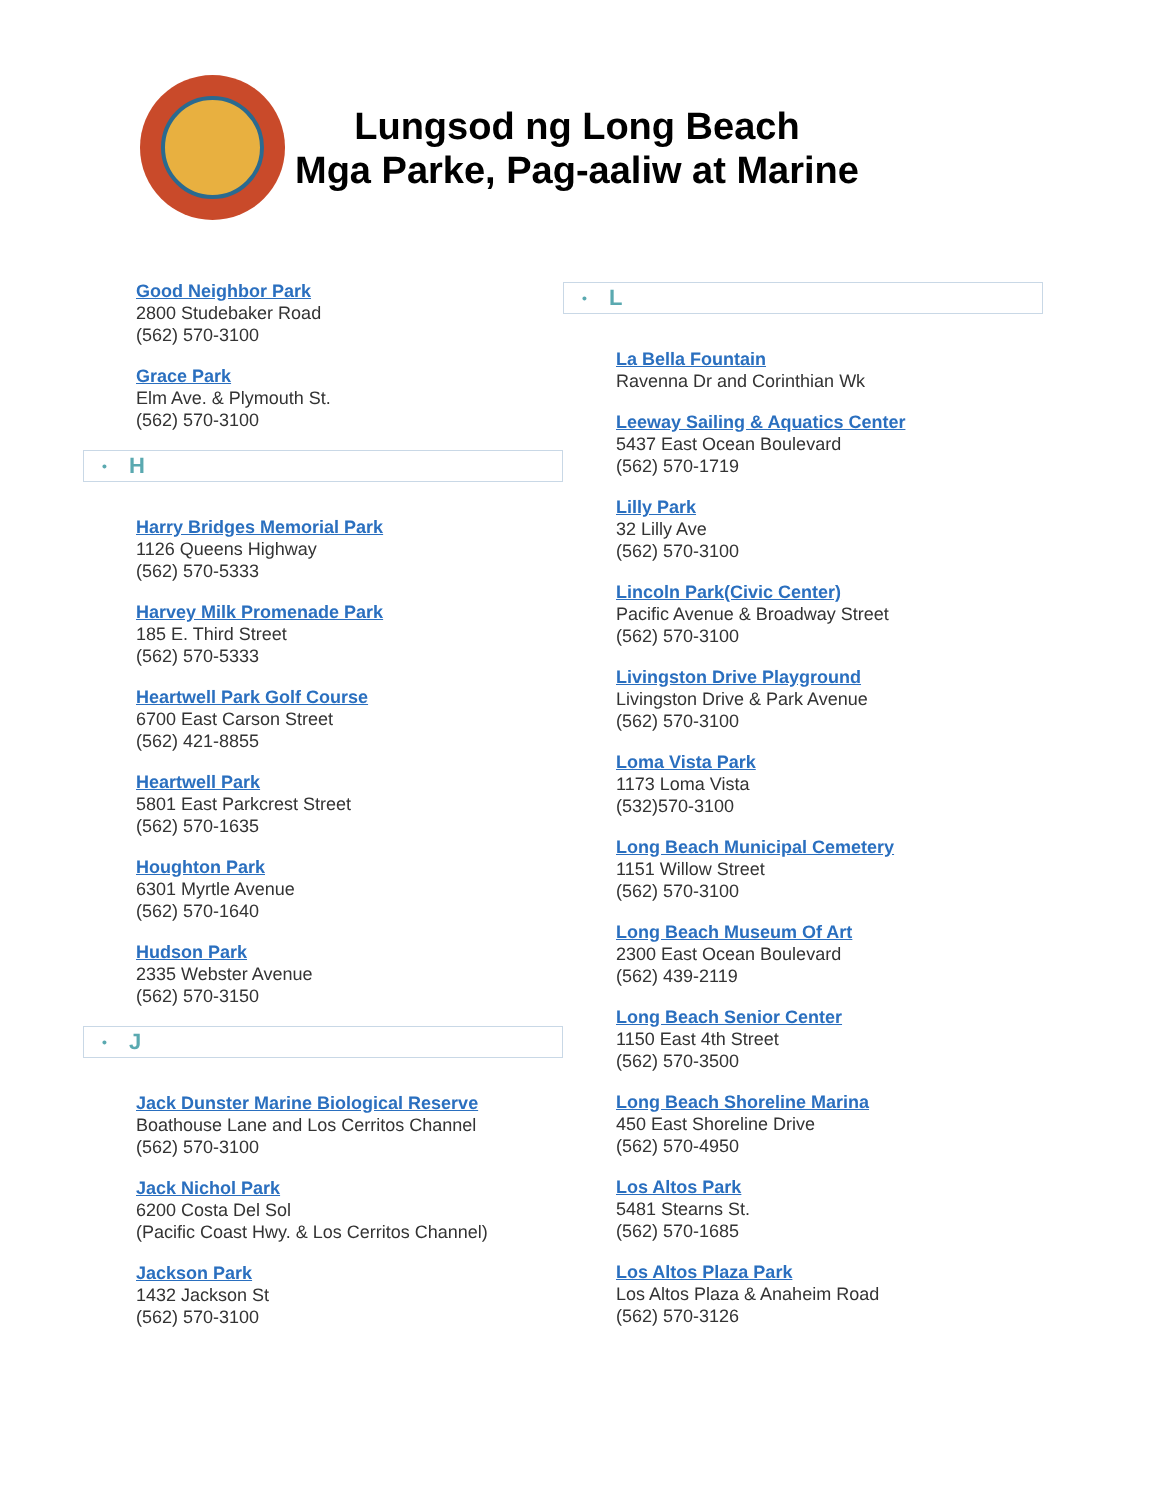Lungsod ng Long Beach
Mga Parke, Pag-aaliw at Marine
Good Neighbor Park
2800 Studebaker Road
(562) 570-3100
Grace Park
Elm Ave. & Plymouth St.
(562) 570-3100
• H
Harry Bridges Memorial Park
1126 Queens Highway
(562) 570-5333
Harvey Milk Promenade Park
185 E. Third Street
(562) 570-5333
Heartwell Park Golf Course
6700 East Carson Street
(562) 421-8855
Heartwell Park
5801 East Parkcrest Street
(562) 570-1635
Houghton Park
6301 Myrtle Avenue
(562) 570-1640
Hudson Park
2335 Webster Avenue
(562) 570-3150
• J
Jack Dunster Marine Biological Reserve
Boathouse Lane and Los Cerritos Channel
(562) 570-3100
Jack Nichol Park
6200 Costa Del Sol
(Pacific Coast Hwy. & Los Cerritos Channel)
Jackson Park
1432 Jackson St
(562) 570-3100
• L
La Bella Fountain
Ravenna Dr and Corinthian Wk
Leeway Sailing & Aquatics Center
5437 East Ocean Boulevard
(562) 570-1719
Lilly Park
32 Lilly Ave
(562) 570-3100
Lincoln Park(Civic Center)
Pacific Avenue & Broadway Street
(562) 570-3100
Livingston Drive Playground
Livingston Drive & Park Avenue
(562) 570-3100
Loma Vista Park
1173 Loma Vista
(532)570-3100
Long Beach Municipal Cemetery
1151 Willow Street
(562) 570-3100
Long Beach Museum Of Art
2300 East Ocean Boulevard
(562) 439-2119
Long Beach Senior Center
1150 East 4th Street
(562) 570-3500
Long Beach Shoreline Marina
450 East Shoreline Drive
(562) 570-4950
Los Altos Park
5481 Stearns St.
(562) 570-1685
Los Altos Plaza Park
Los Altos Plaza & Anaheim Road
(562) 570-3126